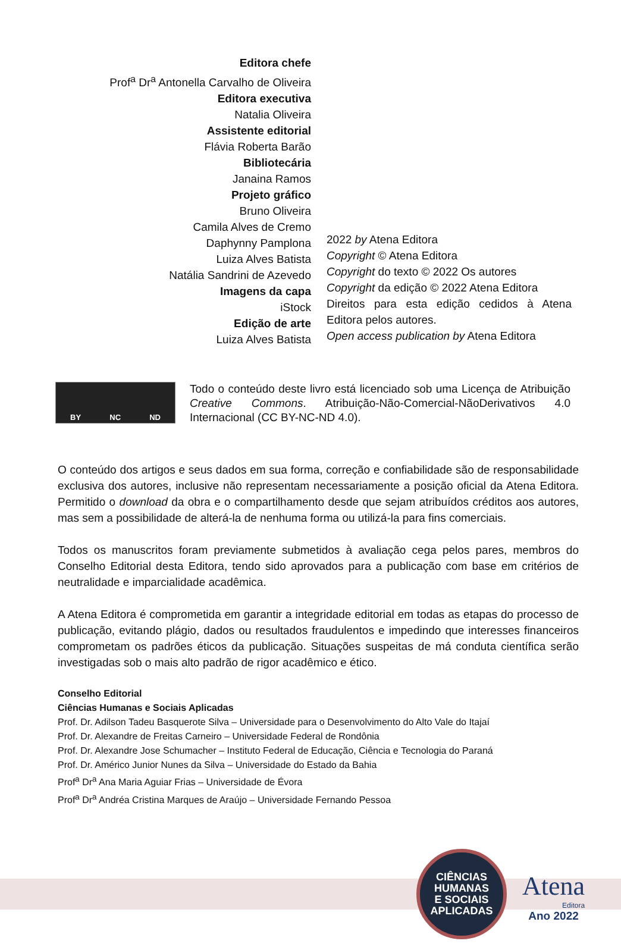Editora chefe
Prof<sup>a</sup> Dr<sup>a</sup> Antonella Carvalho de Oliveira
Editora executiva
Natalia Oliveira
Assistente editorial
Flávia Roberta Barão
Bibliotecária
Janaina Ramos
Projeto gráfico
Bruno Oliveira
Camila Alves de Cremo
Daphynny Pamplona
Luiza Alves Batista
Natália Sandrini de Azevedo
Imagens da capa
iStock
Edição de arte
Luiza Alves Batista
2022 by Atena Editora
Copyright © Atena Editora
Copyright do texto © 2022 Os autores
Copyright da edição © 2022 Atena Editora
Direitos para esta edição cedidos à Atena Editora pelos autores.
Open access publication by Atena Editora
BY NC ND
Todo o conteúdo deste livro está licenciado sob uma Licença de Atribuição Creative Commons. Atribuição-Não-Comercial-NãoDerivativos 4.0 Internacional (CC BY-NC-ND 4.0).
O conteúdo dos artigos e seus dados em sua forma, correção e confiabilidade são de responsabilidade exclusiva dos autores, inclusive não representam necessariamente a posição oficial da Atena Editora. Permitido o download da obra e o compartilhamento desde que sejam atribuídos créditos aos autores, mas sem a possibilidade de alterá-la de nenhuma forma ou utilizá-la para fins comerciais.
Todos os manuscritos foram previamente submetidos à avaliação cega pelos pares, membros do Conselho Editorial desta Editora, tendo sido aprovados para a publicação com base em critérios de neutralidade e imparcialidade acadêmica.
A Atena Editora é comprometida em garantir a integridade editorial em todas as etapas do processo de publicação, evitando plágio, dados ou resultados fraudulentos e impedindo que interesses financeiros comprometam os padrões éticos da publicação. Situações suspeitas de má conduta científica serão investigadas sob o mais alto padrão de rigor acadêmico e ético.
Conselho Editorial
Ciências Humanas e Sociais Aplicadas
Prof. Dr. Adilson Tadeu Basquerote Silva – Universidade para o Desenvolvimento do Alto Vale do Itajaí
Prof. Dr. Alexandre de Freitas Carneiro – Universidade Federal de Rondônia
Prof. Dr. Alexandre Jose Schumacher – Instituto Federal de Educação, Ciência e Tecnologia do Paraná
Prof. Dr. Américo Junior Nunes da Silva – Universidade do Estado da Bahia
Prof<sup>a</sup> Dr<sup>a</sup> Ana Maria Aguiar Frias – Universidade de Évora
Prof<sup>a</sup> Dr<sup>a</sup> Andréa Cristina Marques de Araújo – Universidade Fernando Pessoa
CIÊNCIAS
HUMANAS
E SOCIAIS
APLICADAS
Atena
Editora
Ano 2022